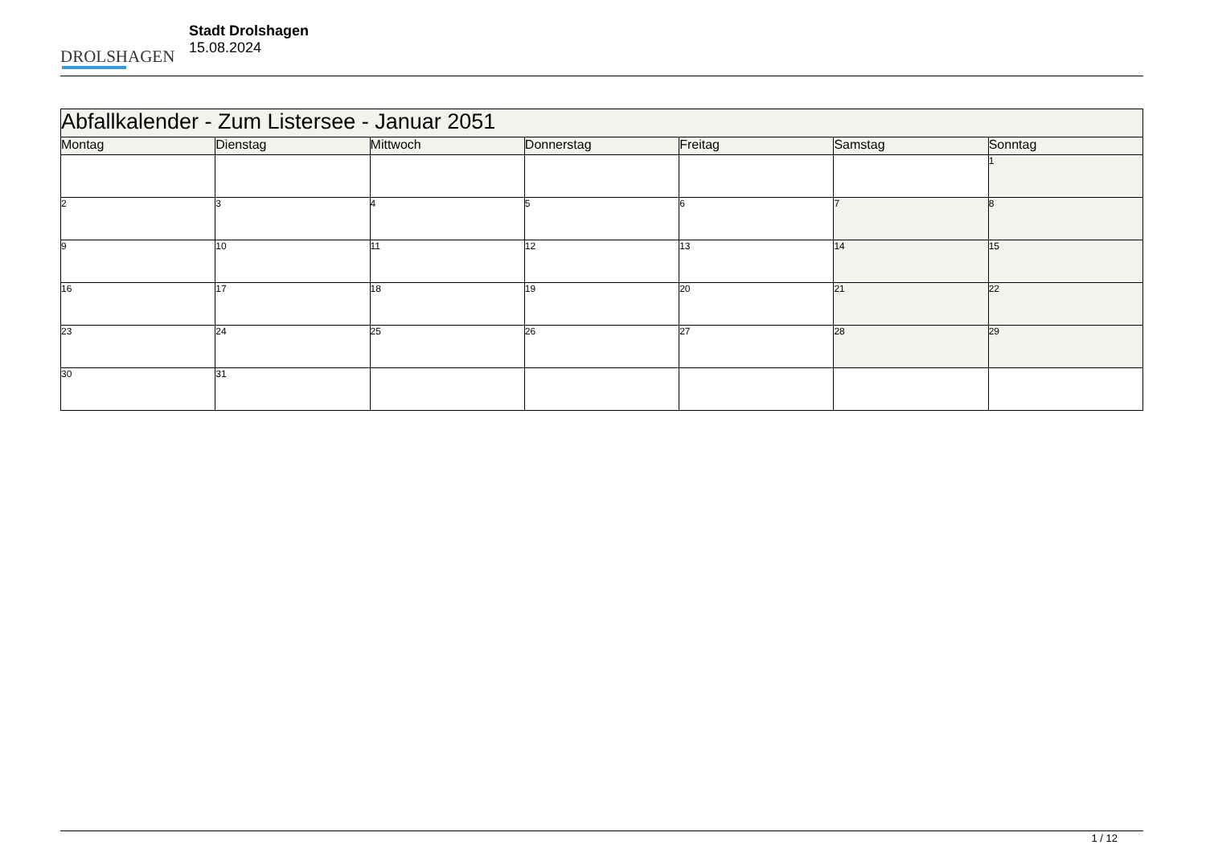DROLSHAGEN
Stadt Drolshagen
15.08.2024
| Abfallkalender - Zum Listersee - Januar 2051 | | | | | | |
| --- | --- | --- | --- | --- | --- | --- |
| Montag | Dienstag | Mittwoch | Donnerstag | Freitag | Samstag | Sonntag |
| | | | | | | 1 |
| 2 | 3 | 4 | 5 | 6 | 7 | 8 |
| 9 | 10 | 11 | 12 | 13 | 14 | 15 |
| 16 | 17 | 18 | 19 | 20 | 21 | 22 |
| 23 | 24 | 25 | 26 | 27 | 28 | 29 |
| 30 | 31 | | | | | |
1 / 12